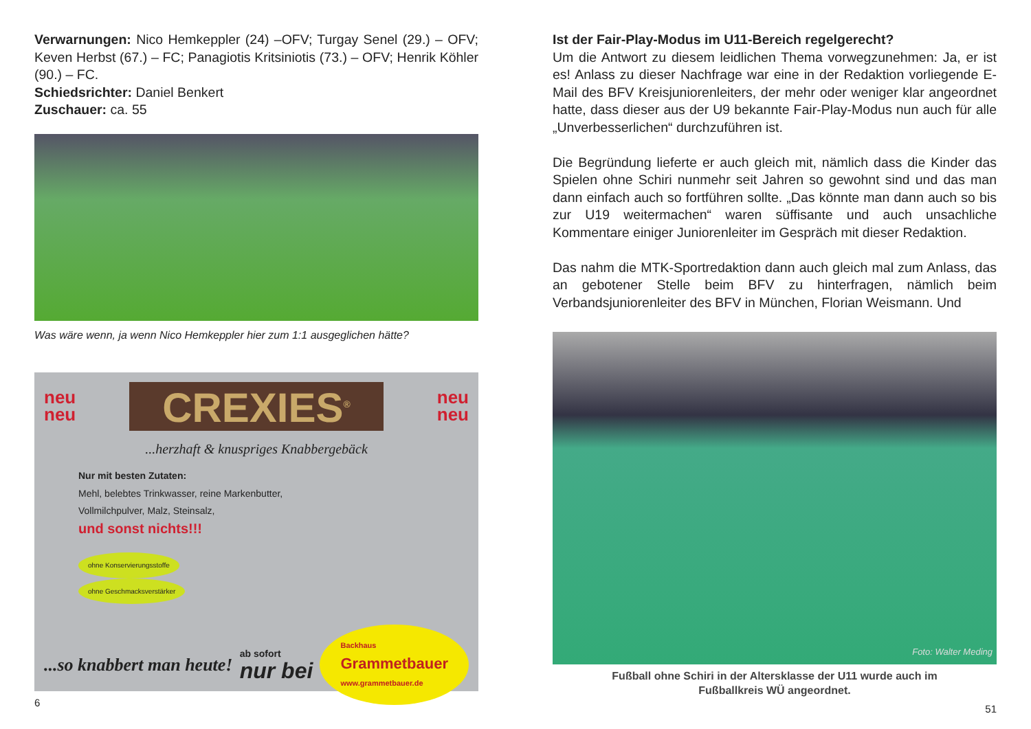Verwarnungen: Nico Hemkeppler (24) –OFV; Turgay Senel (29.) – OFV; Keven Herbst (67.) – FC; Panagiotis Kritsiniotis (73.) – OFV; Henrik Köhler (90.) – FC.
Schiedsrichter: Daniel Benkert
Zuschauer: ca. 55
Was wäre wenn, ja wenn Nico Hemkeppler hier zum 1:1 ausgeglichen hätte?
neu
neu
CREXIES<sup>®</sup>
neu
neu
...herzhaft & knuspriges Knabbergebäck
Nur mit besten Zutaten:
Mehl, belebtes Trinkwasser, reine Markenbutter, Vollmilchpulver, Malz, Steinsalz,
und sonst nichts!!!
ohne Konservierungsstoffe ohne Geschmacksverstärker
...so knabbert man heute! ab sofort
nur bei Backhaus
Grammetbauer
www.grammetbauer.de
6
Ist der Fair-Play-Modus im U11-Bereich regelgerecht?
Um die Antwort zu diesem leidlichen Thema vorwegzunehmen: Ja, er ist es! Anlass zu dieser Nachfrage war eine in der Redaktion vorliegende E-Mail des BFV Kreisjuniorenleiters, der mehr oder weniger klar angeordnet hatte, dass dieser aus der U9 bekannte Fair-Play-Modus nun auch für alle „Unverbesserlichen“ durchzuführen ist.
Die Begründung lieferte er auch gleich mit, nämlich dass die Kinder das Spielen ohne Schiri nunmehr seit Jahren so gewohnt sind und das man dann einfach auch so fortführen sollte. „Das könnte man dann auch so bis zur U19 weitermachen“ waren süffisante und auch unsachliche Kommentare einiger Juniorenleiter im Gespräch mit dieser Redaktion.
Das nahm die MTK-Sportredaktion dann auch gleich mal zum Anlass, das an gebotener Stelle beim BFV zu hinterfragen, nämlich beim Verbandsjuniorenleiter des BFV in München, Florian Weismann. Und
Foto: Walter Meding
Fußball ohne Schiri in der Altersklasse der U11 wurde auch im
Fußballkreis WÜ angeordnet.
51